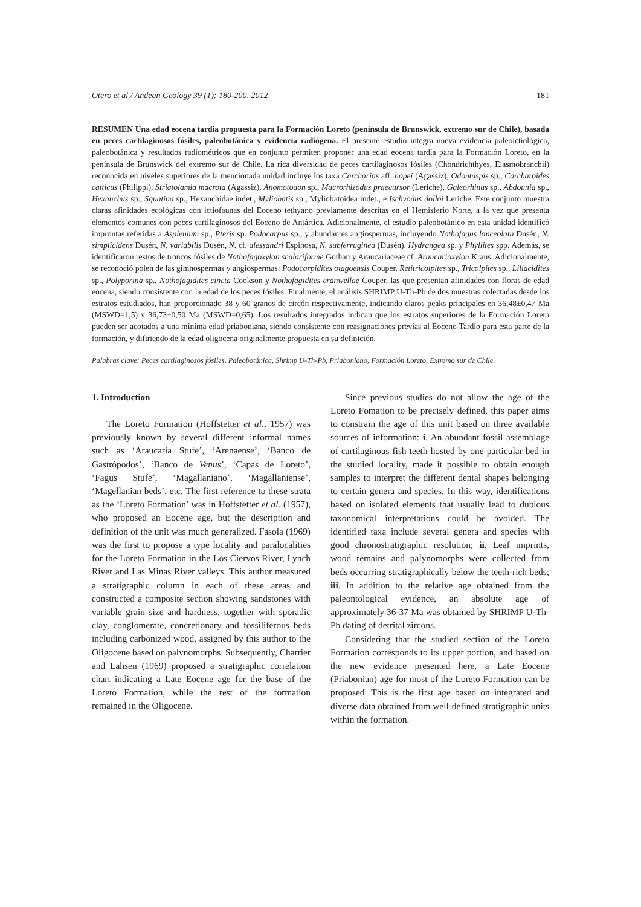Otero et al./ Andean Geology 39 (1): 180-200, 2012 181
RESUMEN Una edad eocena tardía propuesta para la Formación Loreto (península de Brunswick, extremo sur de Chile), basada en peces cartilaginosos fósiles, paleobotánica y evidencia radiógena. El presente estudio integra nueva evidencia paleoictiológica, paleobotánica y resultados radiométricos que en conjunto permiten proponer una edad eocena tardía para la Formación Loreto, en la península de Brunswick del extremo sur de Chile. La rica diversidad de peces cartilaginosos fósiles (Chondrichthyes, Elasmobranchii) reconocida en niveles superiores de la mencionada unidad incluye los taxa Carcharias aff. hopei (Agassiz), Odontaspis sp., Carcharoides catticus (Philippi), Striatolamia macrota (Agassiz), Anomotodon sp., Macrorhizodus praecursor (Leriche), Galeorhinus sp., Abdounia sp., Hexanchus sp., Squatina sp., Hexanchidae indet., Myliobatis sp., Myliobatoidea indet., e Ischyodus dolloi Leriche. Este conjunto muestra claras afinidades ecológicas con ictiofaunas del Eoceno tethyano previamente descritas en el Hemisferio Norte, a la vez que presenta elementos comunes con peces cartilaginosos del Eoceno de Antártica. Adicionalmente, el estudio paleobotánico en esta unidad identificó improntas referidas a Asplenium sp., Pteris sp. Podocarpus sp., y abundantes angiospermas, incluyendo Nothofagus lanceolata Dusén, N. simplicidens Dusén, N. variabilis Dusén, N. cf. alessandri Espinosa, N. subferruginea (Dusén), Hydrangea sp. y Phyllites spp. Además, se identificaron restos de troncos fósiles de Nothofagoxylon scalariforme Gothan y Araucariaceae cf. Araucarioxylon Kraus. Adicionalmente, se reconoció polen de las gimnospermas y angiospermas: Podocarpidites otagoensis Couper, Retitricolpites sp., Tricolpites sp., Liliacidites sp., Polyporina sp., Nothofagidites cincta Cookson y Nothofagidites cranwellae Couper, las que presentan afinidades con floras de edad eocena, siendo consistente con la edad de los peces fósiles. Finalmente, el análisis SHRIMP U-Th-Pb de dos muestras colectadas desde los estratos estudiados, han proporcionado 38 y 60 granos de circón respectivamente, indicando claros peaks principales en 36,48±0,47 Ma (MSWD=1,5) y 36,73±0,50 Ma (MSWD=0,65). Los resultados integrados indican que los estratos superiores de la Formación Loreto pueden ser acotados a una mínima edad priaboniana, siendo consistente con reasignaciones previas al Eoceno Tardío para esta parte de la formación, y difiriendo de la edad oligocena originalmente propuesta en su definición.
Palabras clave: Peces cartilaginosos fósiles, Paleobotánica, Shrimp U-Th-Pb, Priaboniano, Formación Loreto, Extremo sur de Chile.
1. Introduction
The Loreto Formation (Hoffstetter et al., 1957) was previously known by several different informal names such as ‘Araucaria Stufe’, ‘Arenaense’, ‘Banco de Gastrópodos’, ‘Banco de Venus’, ‘Capas de Loreto’, ‘Fagus Stufe’, ‘Magallaniano’, ‘Magallaniense’, ‘Magellanian beds’, etc. The first reference to these strata as the ‘Loreto Formation’ was in Hoffstetter et al. (1957), who proposed an Eocene age, but the description and definition of the unit was much generalized. Fasola (1969) was the first to propose a type locality and paralocalities for the Loreto Formation in the Los Ciervos River, Lynch River and Las Minas River valleys. This author measured a stratigraphic column in each of these areas and constructed a composite section showing sandstones with variable grain size and hardness, together with sporadic clay, conglomerate, concretionary and fossiliferous beds including carbonized wood, assigned by this author to the Oligocene based on palynomorphs. Subsequently, Charrier and Lahsen (1969) proposed a stratigraphic correlation chart indicating a Late Eocene age for the base of the Loreto Formation, while the rest of the formation remained in the Oligocene.
Since previous studies do not allow the age of the Loreto Fomation to be precisely defined, this paper aims to constrain the age of this unit based on three available sources of information: i. An abundant fossil assemblage of cartilaginous fish teeth hosted by one particular bed in the studied locality, made it possible to obtain enough samples to interpret the different dental shapes belonging to certain genera and species. In this way, identifications based on isolated elements that usually lead to dubious taxonomical interpretations could be avoided. The identified taxa include several genera and species with good chronostratigraphic resolution; ii. Leaf imprints, wood remains and palynomorphs were collected from beds occurring stratigraphically below the teeth-rich beds; iii. In addition to the relative age obtained from the paleontological evidence, an absolute age of approximately 36-37 Ma was obtained by SHRIMP U-Th-Pb dating of detrital zircons.
Considering that the studied section of the Loreto Formation corresponds to its upper portion, and based on the new evidence presented here, a Late Eocene (Priabonian) age for most of the Loreto Formation can be proposed. This is the first age based on integrated and diverse data obtained from well-defined stratigraphic units within the formation.